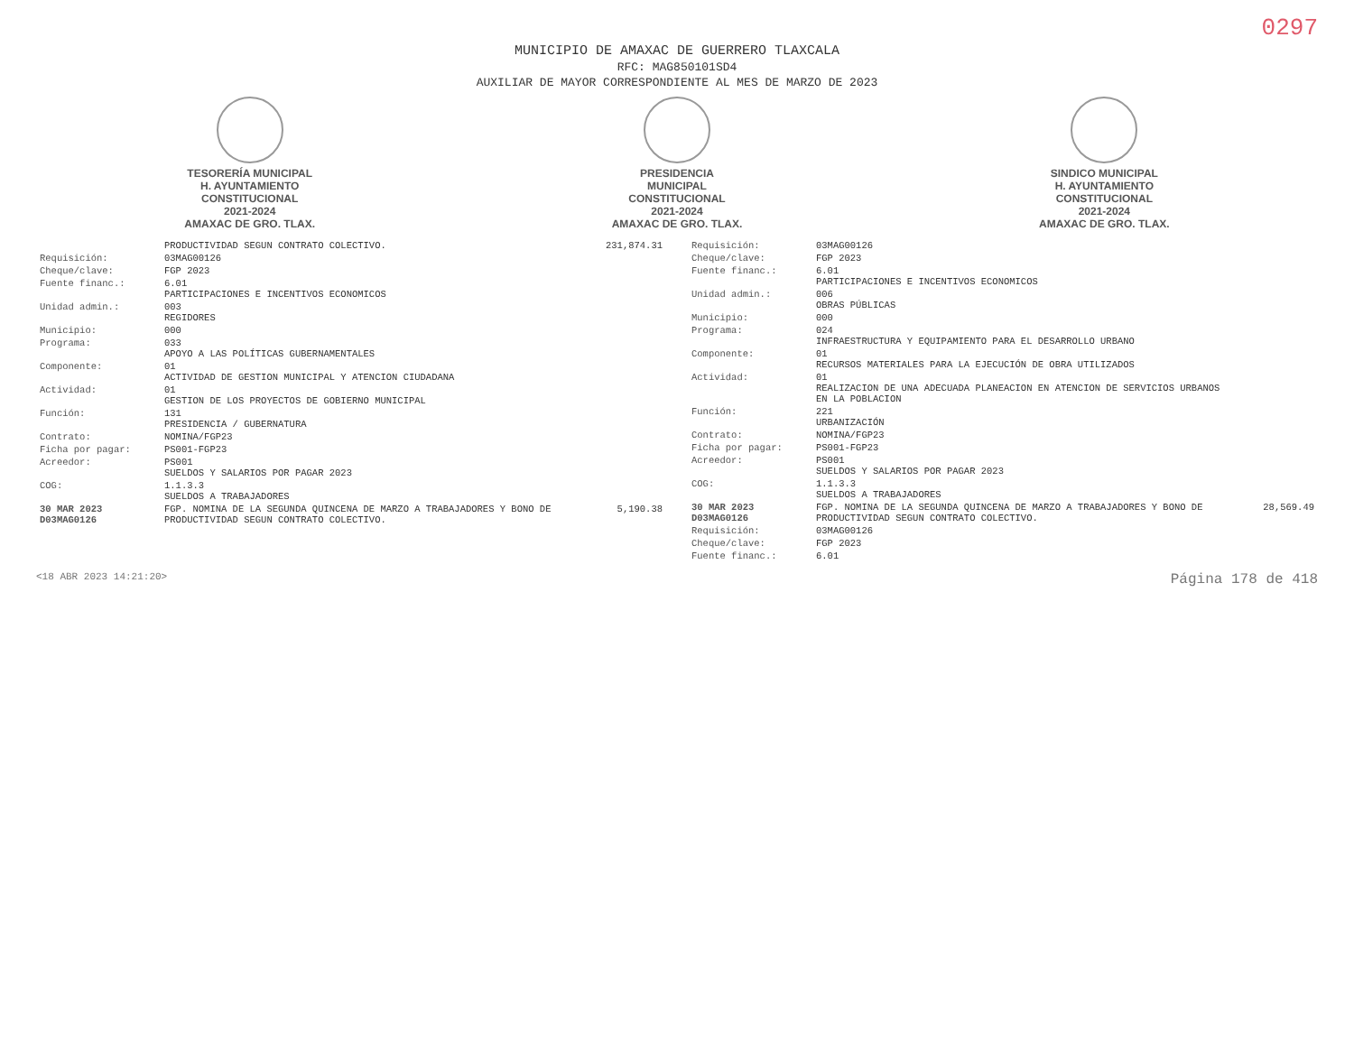0297
MUNICIPIO DE AMAXAC DE GUERRERO TLAXCALA
RFC: MAG850101SD4
AUXILIAR DE MAYOR CORRESPONDIENTE AL MES DE MARZO DE 2023
TESORERÍA MUNICIPAL
H. AYUNTAMIENTO
CONSTITUCIONAL
2021-2024
AMAXAC DE GRO. TLAX.
PRESIDENCIA
MUNICIPAL
CONSTITUCIONAL
2021-2024
AMAXAC DE GRO. TLAX.
SINDICO MUNICIPAL
H. AYUNTAMIENTO
CONSTITUCIONAL
2021-2024
AMAXAC DE GRO. TLAX.
| | PRODUCTIVIDAD SEGUN CONTRATO COLECTIVO. | 231,874.31 |
| Requisición: | 03MAG00126 | |
| Cheque/clave: | FGP 2023 | |
| Fuente financ.: | 6.01 PARTICIPACIONES E INCENTIVOS ECONOMICOS | |
| Unidad admin.: | 003 REGIDORES | |
| Municipio: | 000 | |
| Programa: | 033 APOYO A LAS POLÍTICAS GUBERNAMENTALES | |
| Componente: | 01 ACTIVIDAD DE GESTION MUNICIPAL Y ATENCION CIUDADANA | |
| Actividad: | 01 GESTION DE LOS PROYECTOS DE GOBIERNO MUNICIPAL | |
| Función: | 131 PRESIDENCIA / GUBERNATURA | |
| Contrato: | NOMINA/FGP23 | |
| Ficha por pagar: | PS001-FGP23 | |
| Acreedor: | PS001 SUELDOS Y SALARIOS POR PAGAR 2023 | |
| COG: | 1.1.3.3 SUELDOS A TRABAJADORES | |
| 30 MAR 2023 D03MAG0126 | FGP. NOMINA DE LA SEGUNDA QUINCENA DE MARZO A TRABAJADORES Y BONO DE PRODUCTIVIDAD SEGUN CONTRATO COLECTIVO. | 5,190.38 |
| Requisición: | 03MAG00126 | |
| Cheque/clave: | FGP 2023 | |
| Fuente financ.: | 6.01 PARTICIPACIONES E INCENTIVOS ECONOMICOS | |
| Unidad admin.: | 006 OBRAS PÚBLICAS | |
| Municipio: | 000 | |
| Programa: | 024 INFRAESTRUCTURA Y EQUIPAMIENTO PARA EL DESARROLLO URBANO | |
| Componente: | 01 RECURSOS MATERIALES PARA LA EJECUCIÓN DE OBRA UTILIZADOS | |
| Actividad: | 01 REALIZACION DE UNA ADECUADA PLANEACION EN ATENCION DE SERVICIOS URBANOS EN LA POBLACION | |
| Función: | 221 URBANIZACIÓN | |
| Contrato: | NOMINA/FGP23 | |
| Ficha por pagar: | PS001-FGP23 | |
| Acreedor: | PS001 SUELDOS Y SALARIOS POR PAGAR 2023 | |
| COG: | 1.1.3.3 SUELDOS A TRABAJADORES | |
| 30 MAR 2023 D03MAG0126 | FGP. NOMINA DE LA SEGUNDA QUINCENA DE MARZO A TRABAJADORES Y BONO DE PRODUCTIVIDAD SEGUN CONTRATO COLECTIVO. | 28,569.49 |
| Requisición: | 03MAG00126 | |
| Cheque/clave: | FGP 2023 | |
| Fuente financ.: | 6.01 | |
<18 ABR 2023 14:21:20> Página 178 de 418